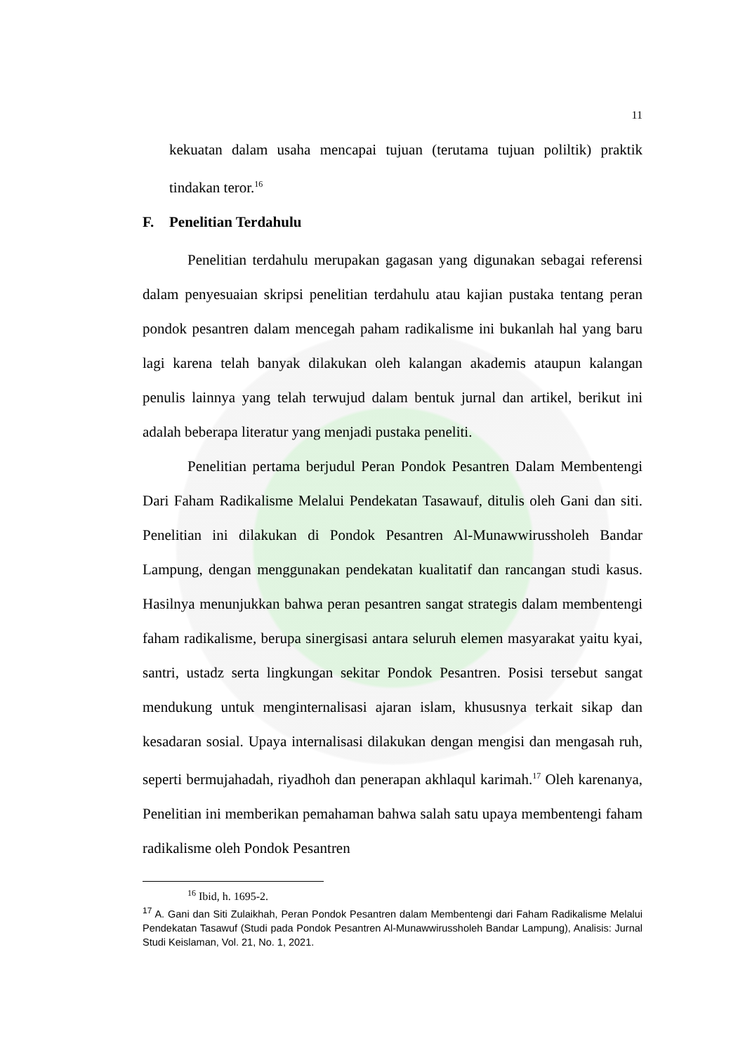11
kekuatan dalam usaha mencapai tujuan (terutama tujuan poliltik) praktik tindakan teror.<sup>16</sup>
F. Penelitian Terdahulu
Penelitian terdahulu merupakan gagasan yang digunakan sebagai referensi dalam penyesuaian skripsi penelitian terdahulu atau kajian pustaka tentang peran pondok pesantren dalam mencegah paham radikalisme ini bukanlah hal yang baru lagi karena telah banyak dilakukan oleh kalangan akademis ataupun kalangan penulis lainnya yang telah terwujud dalam bentuk jurnal dan artikel, berikut ini adalah beberapa literatur yang menjadi pustaka peneliti.
Penelitian pertama berjudul Peran Pondok Pesantren Dalam Membentengi Dari Faham Radikalisme Melalui Pendekatan Tasawauf, ditulis oleh Gani dan siti. Penelitian ini dilakukan di Pondok Pesantren Al-Munawwirussholeh Bandar Lampung, dengan menggunakan pendekatan kualitatif dan rancangan studi kasus. Hasilnya menunjukkan bahwa peran pesantren sangat strategis dalam membentengi faham radikalisme, berupa sinergisasi antara seluruh elemen masyarakat yaitu kyai, santri, ustadz serta lingkungan sekitar Pondok Pesantren. Posisi tersebut sangat mendukung untuk menginternalisasi ajaran islam, khususnya terkait sikap dan kesadaran sosial. Upaya internalisasi dilakukan dengan mengisi dan mengasah ruh, seperti bermujahadah, riyadhoh dan penerapan akhlaqul karimah.<sup>17</sup> Oleh karenanya, Penelitian ini memberikan pemahaman bahwa salah satu upaya membentengi faham radikalisme oleh Pondok Pesantren
<sup>16</sup> Ibid, h. 1695-2.
<sup>17</sup> A. Gani dan Siti Zulaikhah, Peran Pondok Pesantren dalam Membentengi dari Faham Radikalisme Melalui Pendekatan Tasawuf (Studi pada Pondok Pesantren Al-Munawwirussholeh Bandar Lampung), Analisis: Jurnal Studi Keislaman, Vol. 21, No. 1, 2021.